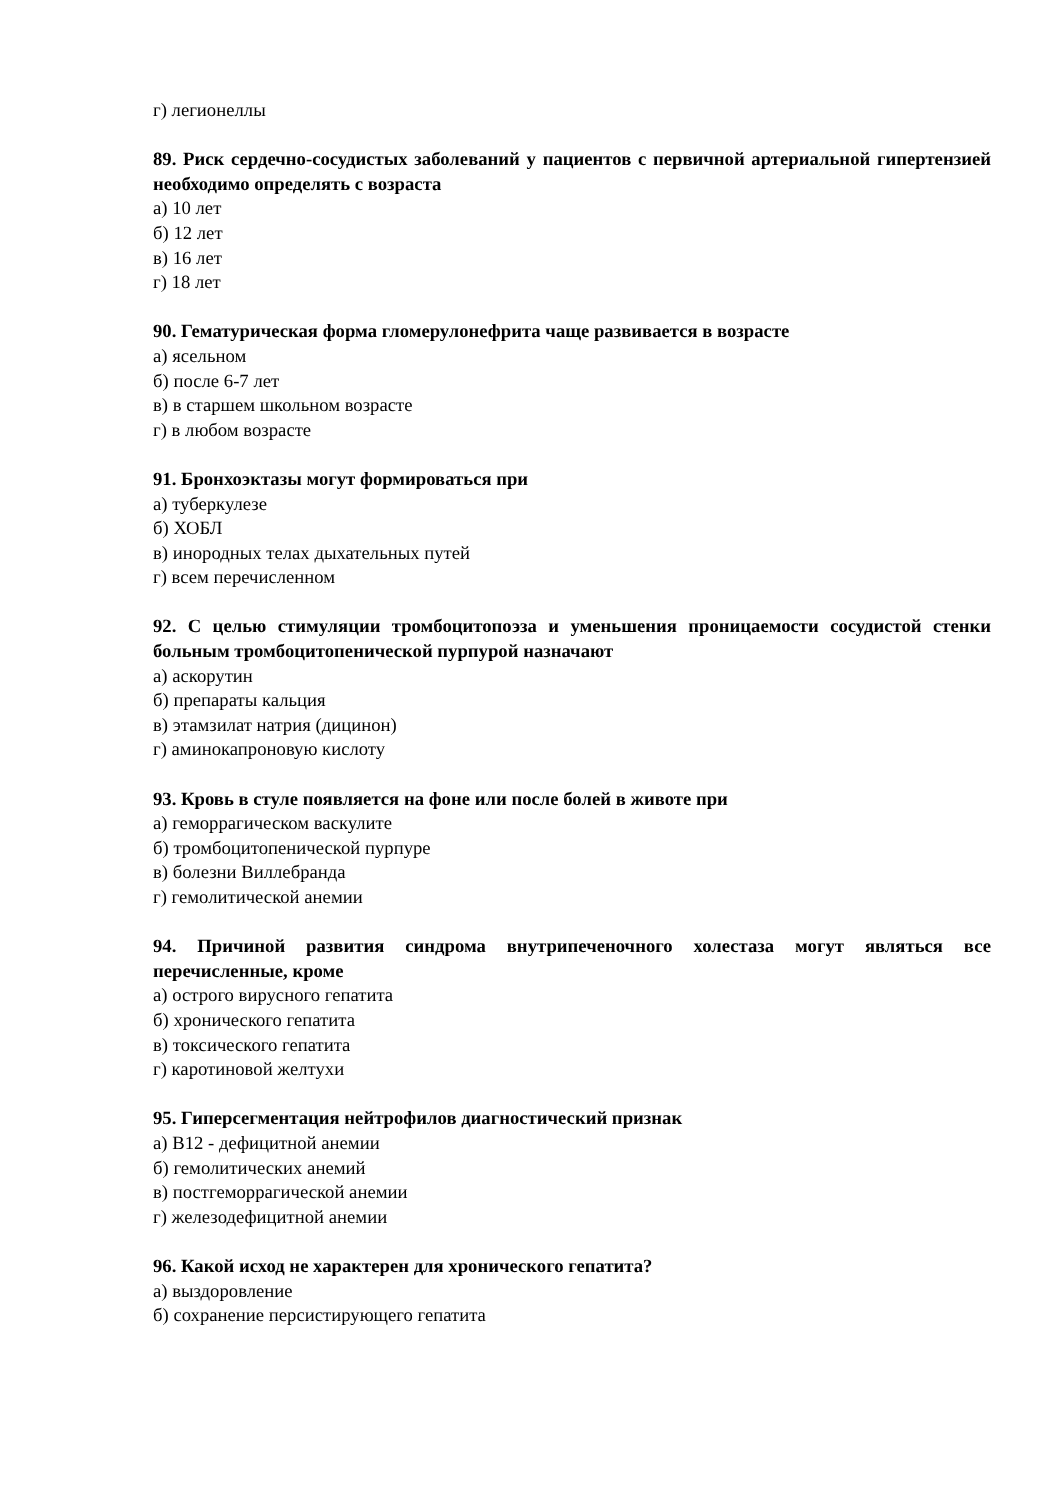г) легионеллы
89. Риск сердечно-сосудистых заболеваний у пациентов с первичной артериальной гипертензией необходимо определять с возраста
а) 10 лет
б) 12 лет
в) 16 лет
г) 18 лет
90. Гематурическая форма гломерулонефрита чаще развивается в возрасте
а) ясельном
б) после 6-7 лет
в) в старшем школьном возрасте
г) в любом возрасте
91. Бронхоэктазы могут формироваться при
а) туберкулезе
б) ХОБЛ
в) инородных телах дыхательных путей
г) всем перечисленном
92. С целью стимуляции тромбоцитопоэза и уменьшения проницаемости сосудистой стенки больным тромбоцитопенической пурпурой назначают
а) аскорутин
б) препараты кальция
в) этамзилат натрия (дицинон)
г) аминокапроновую кислоту
93. Кровь в стуле появляется на фоне или после болей в животе при
а) геморрагическом васкулите
б) тромбоцитопенической пурпуре
в) болезни Виллебранда
г) гемолитической анемии
94. Причиной развития синдрома внутрипеченочного холестаза могут являться все перечисленные, кроме
а) острого вирусного гепатита
б) хронического гепатита
в) токсического гепатита
г) каротиновой желтухи
95. Гиперсегментация нейтрофилов диагностический признак
а) В12 - дефицитной анемии
б) гемолитических анемий
в) постгеморрагической анемии
г) железодефицитной анемии
96. Какой исход не характерен для хронического гепатита?
а) выздоровление
б) сохранение персистирующего гепатита